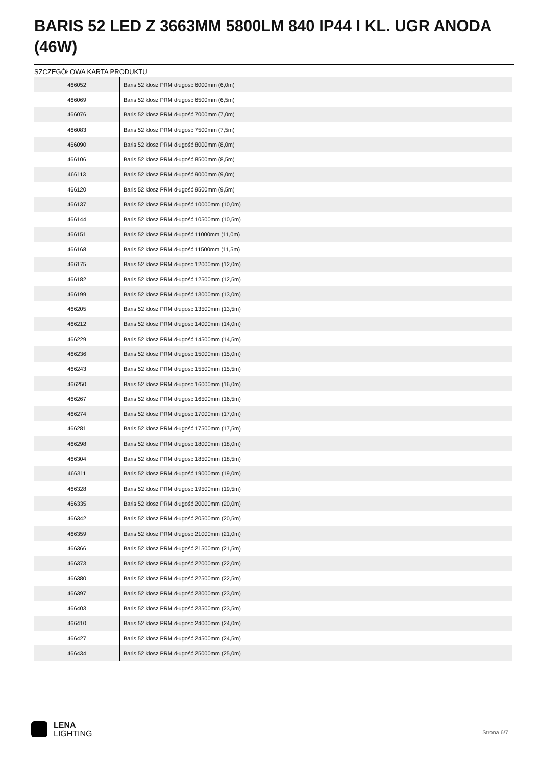BARIS 52 LED Z 3663MM 5800LM 840 IP44 I KL. UGR ANODA (46W)
SZCZEGÓŁOWA KARTA PRODUKTU
| 466052 | Baris 52 klosz PRM długość 6000mm (6,0m) |
| 466069 | Baris 52 klosz PRM długość 6500mm (6,5m) |
| 466076 | Baris 52 klosz PRM długość 7000mm (7,0m) |
| 466083 | Baris 52 klosz PRM długość 7500mm (7,5m) |
| 466090 | Baris 52 klosz PRM długość 8000mm (8,0m) |
| 466106 | Baris 52 klosz PRM długość 8500mm (8,5m) |
| 466113 | Baris 52 klosz PRM długość 9000mm (9,0m) |
| 466120 | Baris 52 klosz PRM długość 9500mm (9,5m) |
| 466137 | Baris 52 klosz PRM długość 10000mm (10,0m) |
| 466144 | Baris 52 klosz PRM długość 10500mm (10,5m) |
| 466151 | Baris 52 klosz PRM długość 11000mm (11,0m) |
| 466168 | Baris 52 klosz PRM długość 11500mm (11,5m) |
| 466175 | Baris 52 klosz PRM długość 12000mm (12,0m) |
| 466182 | Baris 52 klosz PRM długość 12500mm (12,5m) |
| 466199 | Baris 52 klosz PRM długość 13000mm (13,0m) |
| 466205 | Baris 52 klosz PRM długość 13500mm (13,5m) |
| 466212 | Baris 52 klosz PRM długość 14000mm (14,0m) |
| 466229 | Baris 52 klosz PRM długość 14500mm (14,5m) |
| 466236 | Baris 52 klosz PRM długość 15000mm (15,0m) |
| 466243 | Baris 52 klosz PRM długość 15500mm (15,5m) |
| 466250 | Baris 52 klosz PRM długość 16000mm (16,0m) |
| 466267 | Baris 52 klosz PRM długość 16500mm (16,5m) |
| 466274 | Baris 52 klosz PRM długość 17000mm (17,0m) |
| 466281 | Baris 52 klosz PRM długość 17500mm (17,5m) |
| 466298 | Baris 52 klosz PRM długość 18000mm (18,0m) |
| 466304 | Baris 52 klosz PRM długość 18500mm (18,5m) |
| 466311 | Baris 52 klosz PRM długość 19000mm (19,0m) |
| 466328 | Baris 52 klosz PRM długość 19500mm (19,5m) |
| 466335 | Baris 52 klosz PRM długość 20000mm (20,0m) |
| 466342 | Baris 52 klosz PRM długość 20500mm (20,5m) |
| 466359 | Baris 52 klosz PRM długość 21000mm (21,0m) |
| 466366 | Baris 52 klosz PRM długość 21500mm (21,5m) |
| 466373 | Baris 52 klosz PRM długość 22000mm (22,0m) |
| 466380 | Baris 52 klosz PRM długość 22500mm (22,5m) |
| 466397 | Baris 52 klosz PRM długość 23000mm (23,0m) |
| 466403 | Baris 52 klosz PRM długość 23500mm (23,5m) |
| 466410 | Baris 52 klosz PRM długość 24000mm (24,0m) |
| 466427 | Baris 52 klosz PRM długość 24500mm (24,5m) |
| 466434 | Baris 52 klosz PRM długość 25000mm (25,0m) |
LENA
LIGHTING
Strona 6/7